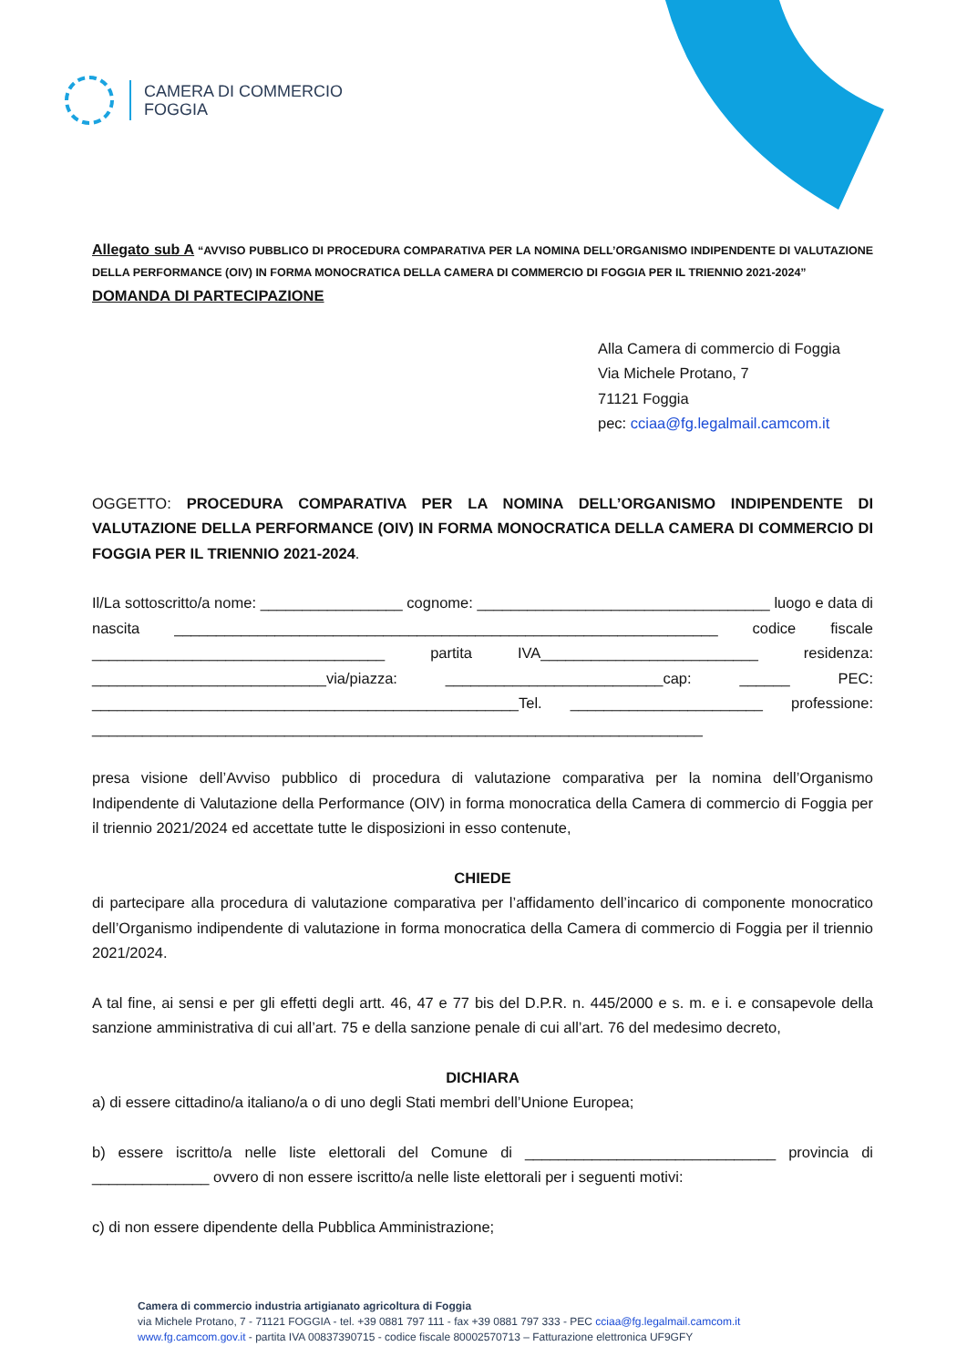CAMERA DI COMMERCIO
FOGGIA
Allegato sub A “AVVISO PUBBLICO DI PROCEDURA COMPARATIVA PER LA NOMINA DELL’ORGANISMO INDIPENDENTE DI VALUTAZIONE DELLA PERFORMANCE (OIV) IN FORMA MONOCRATICA DELLA CAMERA DI COMMERCIO DI FOGGIA PER IL TRIENNIO 2021-2024”
DOMANDA DI PARTECIPAZIONE
Alla Camera di commercio di Foggia
Via Michele Protano, 7
71121 Foggia
pec: cciaa@fg.legalmail.camcom.it
OGGETTO: PROCEDURA COMPARATIVA PER LA NOMINA DELL’ORGANISMO INDIPENDENTE DI VALUTAZIONE DELLA PERFORMANCE (OIV) IN FORMA MONOCRATICA DELLA CAMERA DI COMMERCIO DI FOGGIA PER IL TRIENNIO 2021-2024.
Il/La sottoscritto/a nome: _________________ cognome: ___________________________________ luogo e data di nascita _________________________________________________________________ codice fiscale ___________________________________ partita IVA__________________________ residenza: ____________________________via/piazza: __________________________cap: ______ PEC: ___________________________________________________Tel. _______________________ professione: _________________________________________________________________________
presa visione dell’Avviso pubblico di procedura di valutazione comparativa per la nomina dell’Organismo Indipendente di Valutazione della Performance (OIV) in forma monocratica della Camera di commercio di Foggia per il triennio 2021/2024 ed accettate tutte le disposizioni in esso contenute,
CHIEDE
di partecipare alla procedura di valutazione comparativa per l’affidamento dell’incarico di componente monocratico dell’Organismo indipendente di valutazione in forma monocratica della Camera di commercio di Foggia per il triennio 2021/2024.
A tal fine, ai sensi e per gli effetti degli artt. 46, 47 e 77 bis del D.P.R. n. 445/2000 e s. m. e i. e consapevole della sanzione amministrativa di cui all’art. 75 e della sanzione penale di cui all’art. 76 del medesimo decreto,
DICHIARA
a) di essere cittadino/a italiano/a o di uno degli Stati membri dell’Unione Europea;
b) essere iscritto/a nelle liste elettorali del Comune di ______________________________ provincia di ______________ ovvero di non essere iscritto/a nelle liste elettorali per i seguenti motivi:
c) di non essere dipendente della Pubblica Amministrazione;
Camera di commercio industria artigianato agricoltura di Foggia
via Michele Protano, 7 - 71121 FOGGIA - tel. +39 0881 797 111 - fax +39 0881 797 333 - PEC cciaa@fg.legalmail.camcom.it
www.fg.camcom.gov.it - partita IVA 00837390715 - codice fiscale 80002570713 – Fatturazione elettronica UF9GFY